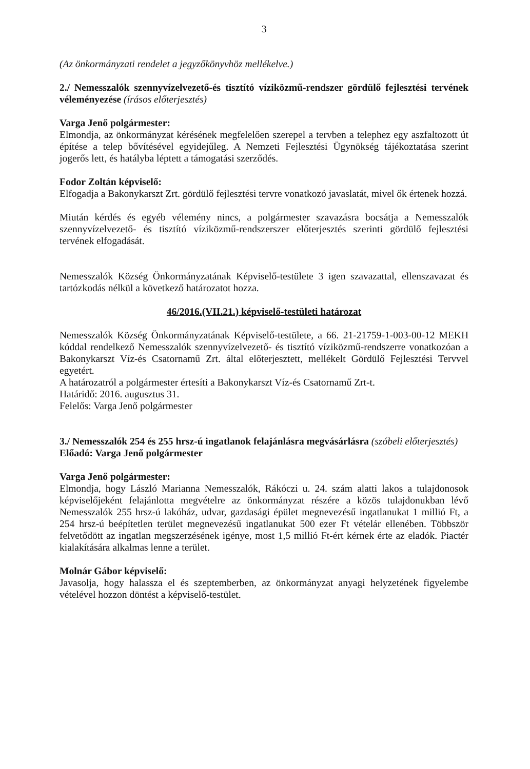3
(Az önkormányzati rendelet a jegyzőkönyvhöz mellékelve.)
2./ Nemesszalók szennyvízelvezető-és tisztító víziközmű-rendszer gördülő fejlesztési tervének véleményezése (írásos előterjesztés)
Varga Jenő polgármester:
Elmondja, az önkormányzat kérésének megfelelően szerepel a tervben a telephez egy aszfaltozott út építése a telep bővítésével egyidejűleg. A Nemzeti Fejlesztési Ügynökség tájékoztatása szerint jogerős lett, és hatályba léptett a támogatási szerződés.
Fodor Zoltán képviselő:
Elfogadja a Bakonykarszt Zrt. gördülő fejlesztési tervre vonatkozó javaslatát, mivel ők értenek hozzá.
Miután kérdés és egyéb vélemény nincs, a polgármester szavazásra bocsátja a Nemesszalók szennyvízelvezető- és tisztító víziközmű-rendszerszer előterjesztés szerinti gördülő fejlesztési tervének elfogadását.
Nemesszalók Község Önkormányzatának Képviselő-testülete 3 igen szavazattal, ellenszavazat és tartózkodás nélkül a következő határozatot hozza.
46/2016.(VII.21.) képviselő-testületi határozat
Nemesszalók Község Önkormányzatának Képviselő-testülete, a 66. 21-21759-1-003-00-12 MEKH kóddal rendelkező Nemesszalók szennyvízelvezető- és tisztító víziközmű-rendszerre vonatkozóan a Bakonykarszt Víz-és Csatornamű Zrt. által előterjesztett, mellékelt Gördülő Fejlesztési Tervvel egyetért.
A határozatról a polgármester értesíti a Bakonykarszt Víz-és Csatornamű Zrt-t.
Határidő: 2016. augusztus 31.
Felelős: Varga Jenő polgármester
3./ Nemesszalók 254 és 255 hrsz-ú ingatlanok felajánlásra megvásárlásra (szóbeli előterjesztés)
Előadó: Varga Jenő polgármester
Varga Jenő polgármester:
Elmondja, hogy László Marianna Nemesszalók, Rákóczi u. 24. szám alatti lakos a tulajdonosok képviselőjeként felajánlotta megvételre az önkormányzat részére a közös tulajdonukban lévő Nemesszalók 255 hrsz-ú lakóház, udvar, gazdasági épület megnevezésű ingatlanukat 1 millió Ft, a 254 hrsz-ú beépítetlen terület megnevezésű ingatlanukat 500 ezer Ft vételár ellenében. Többször felvetődött az ingatlan megszerzésének igénye, most 1,5 millió Ft-ért kérnek érte az eladók. Piactér kialakítására alkalmas lenne a terület.
Molnár Gábor képviselő:
Javasolja, hogy halassza el és szeptemberben, az önkormányzat anyagi helyzetének figyelembe vételével hozzon döntést a képviselő-testület.